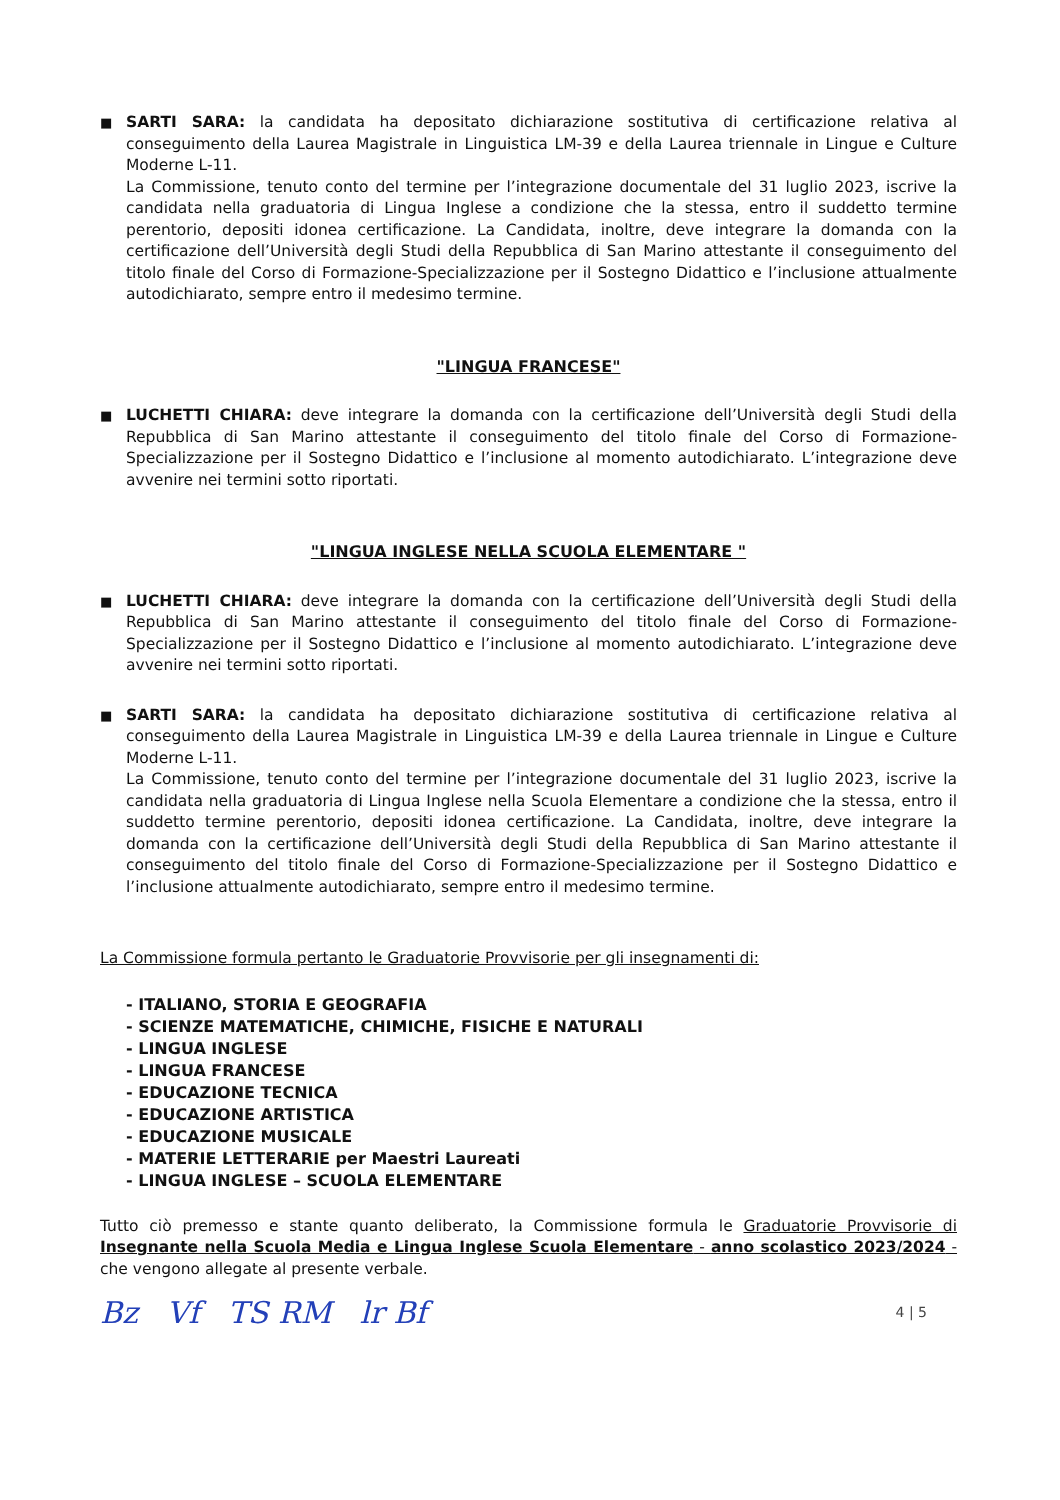■
SARTI SARA: la candidata ha depositato dichiarazione sostitutiva di certificazione relativa al conseguimento della Laurea Magistrale in Linguistica LM-39 e della Laurea triennale in Lingue e Culture Moderne L-11.
La Commissione, tenuto conto del termine per l’integrazione documentale del 31 luglio 2023, iscrive la candidata nella graduatoria di Lingua Inglese a condizione che la stessa, entro il suddetto termine perentorio, depositi idonea certificazione. La Candidata, inoltre, deve integrare la domanda con la certificazione dell’Università degli Studi della Repubblica di San Marino attestante il conseguimento del titolo finale del Corso di Formazione-Specializzazione per il Sostegno Didattico e l’inclusione attualmente autodichiarato, sempre entro il medesimo termine.
"LINGUA FRANCESE"
■
LUCHETTI CHIARA: deve integrare la domanda con la certificazione dell’Università degli Studi della Repubblica di San Marino attestante il conseguimento del titolo finale del Corso di Formazione-Specializzazione per il Sostegno Didattico e l’inclusione al momento autodichiarato. L’integrazione deve avvenire nei termini sotto riportati.
"LINGUA INGLESE NELLA SCUOLA ELEMENTARE "
■
LUCHETTI CHIARA: deve integrare la domanda con la certificazione dell’Università degli Studi della Repubblica di San Marino attestante il conseguimento del titolo finale del Corso di Formazione-Specializzazione per il Sostegno Didattico e l’inclusione al momento autodichiarato. L’integrazione deve avvenire nei termini sotto riportati.
■
SARTI SARA: la candidata ha depositato dichiarazione sostitutiva di certificazione relativa al conseguimento della Laurea Magistrale in Linguistica LM-39 e della Laurea triennale in Lingue e Culture Moderne L-11.
La Commissione, tenuto conto del termine per l’integrazione documentale del 31 luglio 2023, iscrive la candidata nella graduatoria di Lingua Inglese nella Scuola Elementare a condizione che la stessa, entro il suddetto termine perentorio, depositi idonea certificazione. La Candidata, inoltre, deve integrare la domanda con la certificazione dell’Università degli Studi della Repubblica di San Marino attestante il conseguimento del titolo finale del Corso di Formazione-Specializzazione per il Sostegno Didattico e l’inclusione attualmente autodichiarato, sempre entro il medesimo termine.
La Commissione formula pertanto le Graduatorie Provvisorie per gli insegnamenti di:
- ITALIANO, STORIA E GEOGRAFIA
- SCIENZE MATEMATICHE, CHIMICHE, FISICHE E NATURALI
- LINGUA INGLESE
- LINGUA FRANCESE
- EDUCAZIONE TECNICA
- EDUCAZIONE ARTISTICA
- EDUCAZIONE MUSICALE
- MATERIE LETTERARIE per Maestri Laureati
- LINGUA INGLESE – SCUOLA ELEMENTARE
Tutto ciò premesso e stante quanto deliberato, la Commissione formula le Graduatorie Provvisorie di Insegnante nella Scuola Media e Lingua Inglese Scuola Elementare - anno scolastico 2023/2024 - che vengono allegate al presente verbale.
Bz Vf TS RM lr Bf
4 | 5